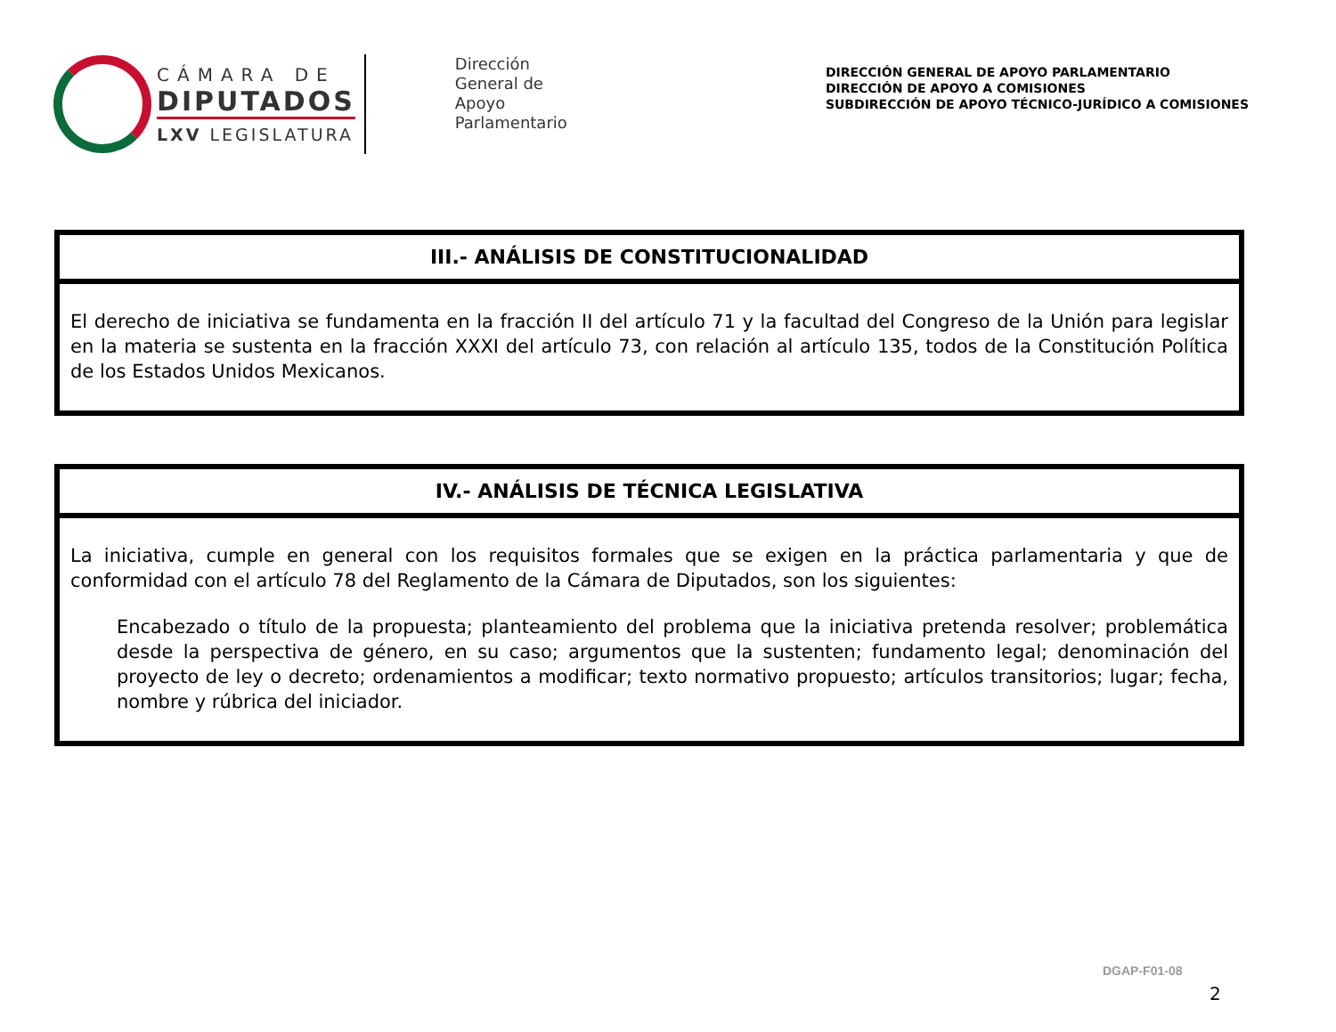CÁMARA DE
DIPUTADOS
LXV LEGISLATURA
Dirección
General de
Apoyo
Parlamentario
DIRECCIÓN GENERAL DE APOYO PARLAMENTARIO
DIRECCIÓN DE APOYO A COMISIONES
SUBDIRECCIÓN DE APOYO TÉCNICO-JURÍDICO A COMISIONES
| III.- ANÁLISIS DE CONSTITUCIONALIDAD |
| --- |
| El derecho de iniciativa se fundamenta en la fracción II del artículo 71 y la facultad del Congreso de la Unión para legislar en la materia se sustenta en la fracción XXXI del artículo 73, con relación al artículo 135, todos de la Constitución Política de los Estados Unidos Mexicanos. |
| IV.- ANÁLISIS DE TÉCNICA LEGISLATIVA |
| --- |
| La iniciativa, cumple en general con los requisitos formales que se exigen en la práctica parlamentaria y que de conformidad con el artículo 78 del Reglamento de la Cámara de Diputados, son los siguientes: Encabezado o título de la propuesta; planteamiento del problema que la iniciativa pretenda resolver; problemática desde la perspectiva de género, en su caso; argumentos que la sustenten; fundamento legal; denominación del proyecto de ley o decreto; ordenamientos a modificar; texto normativo propuesto; artículos transitorios; lugar; fecha, nombre y rúbrica del iniciador. |
DGAP-F01-08
2